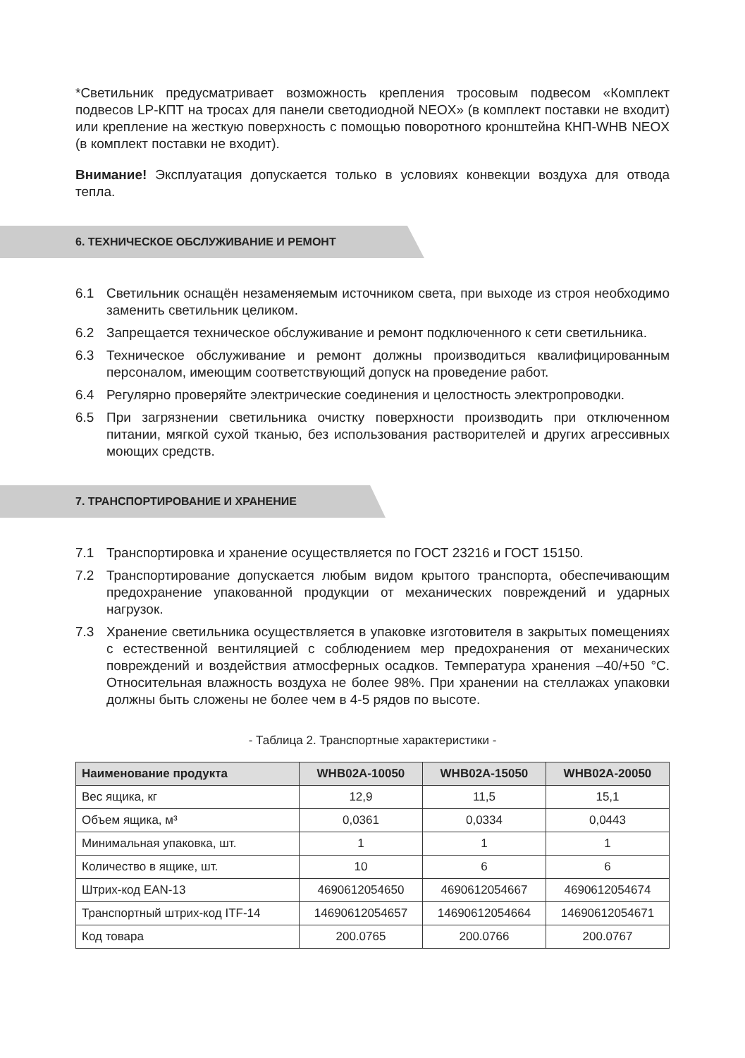*Светильник предусматривает возможность крепления тросовым подвесом «Комплект подвесов LP-КПТ на тросах для панели светодиодной NEOX» (в комплект поставки не входит) или крепление на жесткую поверхность с помощью поворотного кронштейна КНП-WHB NEOX (в комплект поставки не входит).
Внимание! Эксплуатация допускается только в условиях конвекции воздуха для отвода тепла.
6. ТЕХНИЧЕСКОЕ ОБСЛУЖИВАНИЕ И РЕМОНТ
6.1 Светильник оснащён незаменяемым источником света, при выходе из строя необходимо заменить светильник целиком.
6.2 Запрещается техническое обслуживание и ремонт подключенного к сети светильника.
6.3 Техническое обслуживание и ремонт должны производиться квалифицированным персоналом, имеющим соответствующий допуск на проведение работ.
6.4 Регулярно проверяйте электрические соединения и целостность электропроводки.
6.5 При загрязнении светильника очистку поверхности производить при отключенном питании, мягкой сухой тканью, без использования растворителей и других агрессивных моющих средств.
7. ТРАНСПОРТИРОВАНИЕ И ХРАНЕНИЕ
7.1 Транспортировка и хранение осуществляется по ГОСТ 23216 и ГОСТ 15150.
7.2 Транспортирование допускается любым видом крытого транспорта, обеспечивающим предохранение упакованной продукции от механических повреждений и ударных нагрузок.
7.3 Хранение светильника осуществляется в упаковке изготовителя в закрытых помещениях с естественной вентиляцией с соблюдением мер предохранения от механических повреждений и воздействия атмосферных осадков. Температура хранения –40/+50 °С. Относительная влажность воздуха не более 98%. При хранении на стеллажах упаковки должны быть сложены не более чем в 4-5 рядов по высоте.
- Таблица 2. Транспортные характеристики -
| Наименование продукта | WHB02A-10050 | WHB02A-15050 | WHB02A-20050 |
| --- | --- | --- | --- |
| Вес ящика, кг | 12,9 | 11,5 | 15,1 |
| Объем ящика, м³ | 0,0361 | 0,0334 | 0,0443 |
| Минимальная упаковка, шт. | 1 | 1 | 1 |
| Количество в ящике, шт. | 10 | 6 | 6 |
| Штрих-код EAN-13 | 4690612054650 | 4690612054667 | 4690612054674 |
| Транспортный штрих-код ITF-14 | 14690612054657 | 14690612054664 | 14690612054671 |
| Код товара | 200.0765 | 200.0766 | 200.0767 |